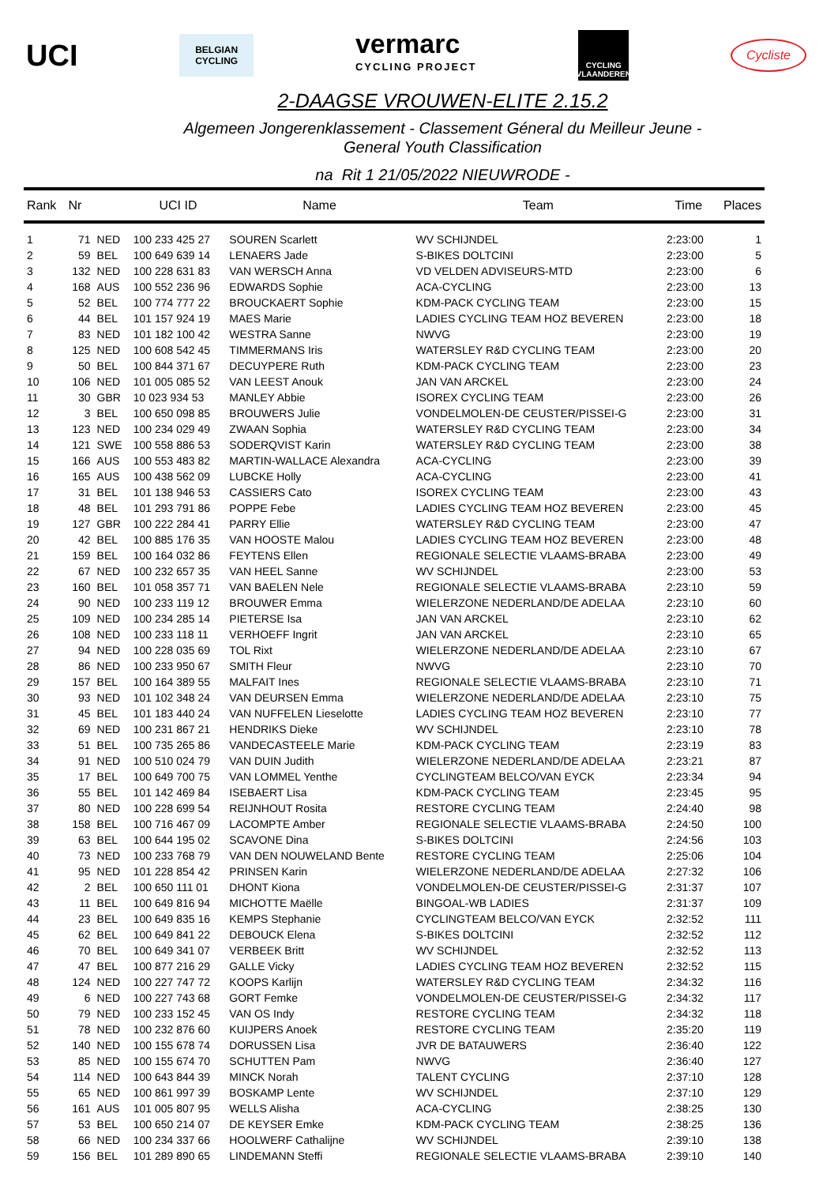UCI
BELGIAN
CYCLING
vermarc
CYCLING PROJECT
CYCLING VLAANDEREN
Cycliste
2-DAAGSE VROUWEN-ELITE 2.15.2
Algemeen Jongerenklassement - Classement Géneral du Meilleur Jeune -
General Youth Classification
na Rit 1 21/05/2022 NIEUWRODE -
| Rank | Nr | | UCI ID | Name | Team | Time | Places |
| --- | --- | --- | --- | --- | --- | --- | --- |
| 1 | 71 | NED | 100 233 425 27 | SOUREN Scarlett | WV SCHIJNDEL | 2:23:00 | 1 |
| 2 | 59 | BEL | 100 649 639 14 | LENAERS Jade | S-BIKES DOLTCINI | 2:23:00 | 5 |
| 3 | 132 | NED | 100 228 631 83 | VAN WERSCH Anna | VD VELDEN ADVISEURS-MTD | 2:23:00 | 6 |
| 4 | 168 | AUS | 100 552 236 96 | EDWARDS Sophie | ACA-CYCLING | 2:23:00 | 13 |
| 5 | 52 | BEL | 100 774 777 22 | BROUCKAERT Sophie | KDM-PACK CYCLING TEAM | 2:23:00 | 15 |
| 6 | 44 | BEL | 101 157 924 19 | MAES Marie | LADIES CYCLING TEAM HOZ BEVEREN | 2:23:00 | 18 |
| 7 | 83 | NED | 101 182 100 42 | WESTRA Sanne | NWVG | 2:23:00 | 19 |
| 8 | 125 | NED | 100 608 542 45 | TIMMERMANS Iris | WATERSLEY R&D CYCLING TEAM | 2:23:00 | 20 |
| 9 | 50 | BEL | 100 844 371 67 | DECUYPERE Ruth | KDM-PACK CYCLING TEAM | 2:23:00 | 23 |
| 10 | 106 | NED | 101 005 085 52 | VAN LEEST Anouk | JAN VAN ARCKEL | 2:23:00 | 24 |
| 11 | 30 | GBR | 10 023 934 53 | MANLEY Abbie | ISOREX CYCLING TEAM | 2:23:00 | 26 |
| 12 | 3 | BEL | 100 650 098 85 | BROUWERS Julie | VONDELMOLEN-DE CEUSTER/PISSEI-G | 2:23:00 | 31 |
| 13 | 123 | NED | 100 234 029 49 | ZWAAN Sophia | WATERSLEY R&D CYCLING TEAM | 2:23:00 | 34 |
| 14 | 121 | SWE | 100 558 886 53 | SODERQVIST Karin | WATERSLEY R&D CYCLING TEAM | 2:23:00 | 38 |
| 15 | 166 | AUS | 100 553 483 82 | MARTIN-WALLACE Alexandra | ACA-CYCLING | 2:23:00 | 39 |
| 16 | 165 | AUS | 100 438 562 09 | LUBCKE Holly | ACA-CYCLING | 2:23:00 | 41 |
| 17 | 31 | BEL | 101 138 946 53 | CASSIERS Cato | ISOREX CYCLING TEAM | 2:23:00 | 43 |
| 18 | 48 | BEL | 101 293 791 86 | POPPE Febe | LADIES CYCLING TEAM HOZ BEVEREN | 2:23:00 | 45 |
| 19 | 127 | GBR | 100 222 284 41 | PARRY Ellie | WATERSLEY R&D CYCLING TEAM | 2:23:00 | 47 |
| 20 | 42 | BEL | 100 885 176 35 | VAN HOOSTE Malou | LADIES CYCLING TEAM HOZ BEVEREN | 2:23:00 | 48 |
| 21 | 159 | BEL | 100 164 032 86 | FEYTENS Ellen | REGIONALE SELECTIE VLAAMS-BRABA | 2:23:00 | 49 |
| 22 | 67 | NED | 100 232 657 35 | VAN HEEL Sanne | WV SCHIJNDEL | 2:23:00 | 53 |
| 23 | 160 | BEL | 101 058 357 71 | VAN BAELEN Nele | REGIONALE SELECTIE VLAAMS-BRABA | 2:23:10 | 59 |
| 24 | 90 | NED | 100 233 119 12 | BROUWER Emma | WIELERZONE NEDERLAND/DE ADELAA | 2:23:10 | 60 |
| 25 | 109 | NED | 100 234 285 14 | PIETERSE Isa | JAN VAN ARCKEL | 2:23:10 | 62 |
| 26 | 108 | NED | 100 233 118 11 | VERHOEFF Ingrit | JAN VAN ARCKEL | 2:23:10 | 65 |
| 27 | 94 | NED | 100 228 035 69 | TOL Rixt | WIELERZONE NEDERLAND/DE ADELAA | 2:23:10 | 67 |
| 28 | 86 | NED | 100 233 950 67 | SMITH Fleur | NWVG | 2:23:10 | 70 |
| 29 | 157 | BEL | 100 164 389 55 | MALFAIT Ines | REGIONALE SELECTIE VLAAMS-BRABA | 2:23:10 | 71 |
| 30 | 93 | NED | 101 102 348 24 | VAN DEURSEN Emma | WIELERZONE NEDERLAND/DE ADELAA | 2:23:10 | 75 |
| 31 | 45 | BEL | 101 183 440 24 | VAN NUFFELEN Lieselotte | LADIES CYCLING TEAM HOZ BEVEREN | 2:23:10 | 77 |
| 32 | 69 | NED | 100 231 867 21 | HENDRIKS Dieke | WV SCHIJNDEL | 2:23:10 | 78 |
| 33 | 51 | BEL | 100 735 265 86 | VANDECASTEELE Marie | KDM-PACK CYCLING TEAM | 2:23:19 | 83 |
| 34 | 91 | NED | 100 510 024 79 | VAN DUIN Judith | WIELERZONE NEDERLAND/DE ADELAA | 2:23:21 | 87 |
| 35 | 17 | BEL | 100 649 700 75 | VAN LOMMEL Yenthe | CYCLINGTEAM BELCO/VAN EYCK | 2:23:34 | 94 |
| 36 | 55 | BEL | 101 142 469 84 | ISEBAERT Lisa | KDM-PACK CYCLING TEAM | 2:23:45 | 95 |
| 37 | 80 | NED | 100 228 699 54 | REIJNHOUT Rosita | RESTORE CYCLING TEAM | 2:24:40 | 98 |
| 38 | 158 | BEL | 100 716 467 09 | LACOMPTE Amber | REGIONALE SELECTIE VLAAMS-BRABA | 2:24:50 | 100 |
| 39 | 63 | BEL | 100 644 195 02 | SCAVONE Dina | S-BIKES DOLTCINI | 2:24:56 | 103 |
| 40 | 73 | NED | 100 233 768 79 | VAN DEN NOUWELAND Bente | RESTORE CYCLING TEAM | 2:25:06 | 104 |
| 41 | 95 | NED | 101 228 854 42 | PRINSEN Karin | WIELERZONE NEDERLAND/DE ADELAA | 2:27:32 | 106 |
| 42 | 2 | BEL | 100 650 111 01 | DHONT Kiona | VONDELMOLEN-DE CEUSTER/PISSEI-G | 2:31:37 | 107 |
| 43 | 11 | BEL | 100 649 816 94 | MICHOTTE Maëlle | BINGOAL-WB LADIES | 2:31:37 | 109 |
| 44 | 23 | BEL | 100 649 835 16 | KEMPS Stephanie | CYCLINGTEAM BELCO/VAN EYCK | 2:32:52 | 111 |
| 45 | 62 | BEL | 100 649 841 22 | DEBOUCK Elena | S-BIKES DOLTCINI | 2:32:52 | 112 |
| 46 | 70 | BEL | 100 649 341 07 | VERBEEK Britt | WV SCHIJNDEL | 2:32:52 | 113 |
| 47 | 47 | BEL | 100 877 216 29 | GALLE Vicky | LADIES CYCLING TEAM HOZ BEVEREN | 2:32:52 | 115 |
| 48 | 124 | NED | 100 227 747 72 | KOOPS Karlijn | WATERSLEY R&D CYCLING TEAM | 2:34:32 | 116 |
| 49 | 6 | NED | 100 227 743 68 | GORT Femke | VONDELMOLEN-DE CEUSTER/PISSEI-G | 2:34:32 | 117 |
| 50 | 79 | NED | 100 233 152 45 | VAN OS Indy | RESTORE CYCLING TEAM | 2:34:32 | 118 |
| 51 | 78 | NED | 100 232 876 60 | KUIJPERS Anoek | RESTORE CYCLING TEAM | 2:35:20 | 119 |
| 52 | 140 | NED | 100 155 678 74 | DORUSSEN Lisa | JVR DE BATAUWERS | 2:36:40 | 122 |
| 53 | 85 | NED | 100 155 674 70 | SCHUTTEN Pam | NWVG | 2:36:40 | 127 |
| 54 | 114 | NED | 100 643 844 39 | MINCK Norah | TALENT CYCLING | 2:37:10 | 128 |
| 55 | 65 | NED | 100 861 997 39 | BOSKAMP Lente | WV SCHIJNDEL | 2:37:10 | 129 |
| 56 | 161 | AUS | 101 005 807 95 | WELLS Alisha | ACA-CYCLING | 2:38:25 | 130 |
| 57 | 53 | BEL | 100 650 214 07 | DE KEYSER Emke | KDM-PACK CYCLING TEAM | 2:38:25 | 136 |
| 58 | 66 | NED | 100 234 337 66 | HOOLWERF Cathalijne | WV SCHIJNDEL | 2:39:10 | 138 |
| 59 | 156 | BEL | 101 289 890 65 | LINDEMANN Steffi | REGIONALE SELECTIE VLAAMS-BRABA | 2:39:10 | 140 |